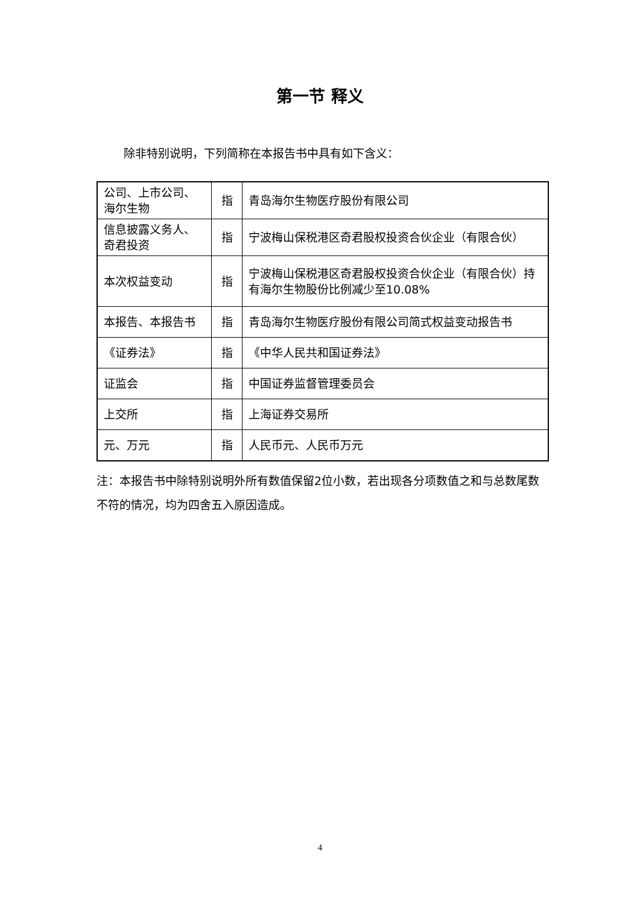第一节 释义
除非特别说明，下列简称在本报告书中具有如下含义：
| 公司、上市公司、海尔生物 | 指 | 青岛海尔生物医疗股份有限公司 |
| 信息披露义务人、奇君投资 | 指 | 宁波梅山保税港区奇君股权投资合伙企业（有限合伙） |
| 本次权益变动 | 指 | 宁波梅山保税港区奇君股权投资合伙企业（有限合伙）持有海尔生物股份比例减少至10.08% |
| 本报告、本报告书 | 指 | 青岛海尔生物医疗股份有限公司简式权益变动报告书 |
| 《证券法》 | 指 | 《中华人民共和国证券法》 |
| 证监会 | 指 | 中国证券监督管理委员会 |
| 上交所 | 指 | 上海证券交易所 |
| 元、万元 | 指 | 人民币元、人民币万元 |
注：本报告书中除特别说明外所有数值保留2位小数，若出现各分项数值之和与总数尾数不符的情况，均为四舍五入原因造成。
4